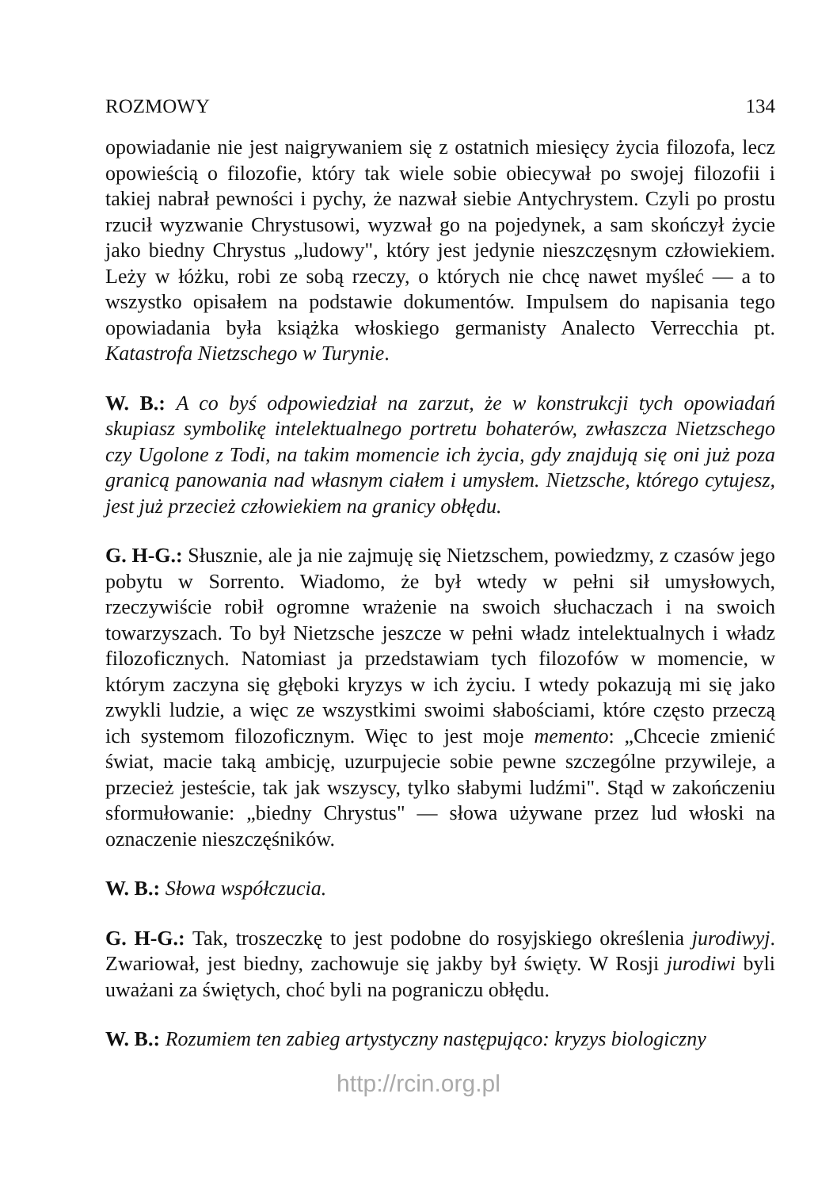ROZMOWY 134
opowiadanie nie jest naigrywaniem się z ostatnich miesięcy życia filozofa, lecz opowieścią o filozofie, który tak wiele sobie obiecywał po swojej filozofii i takiej nabrał pewności i pychy, że nazwał siebie Antychrystem. Czyli po prostu rzucił wyzwanie Chrystusowi, wyzwał go na pojedynek, a sam skończył życie jako biedny Chrystus „ludowy", który jest jedynie nieszczęsnym człowiekiem. Leży w łóżku, robi ze sobą rzeczy, o których nie chcę nawet myśleć — a to wszystko opisałem na podstawie dokumentów. Impulsem do napisania tego opowiadania była książka włoskiego germanisty Analecto Verrecchia pt. Katastrofa Nietzschego w Turynie.
W. B.: A co byś odpowiedział na zarzut, że w konstrukcji tych opowiadań skupiasz symbolikę intelektualnego portretu bohaterów, zwłaszcza Nietzschego czy Ugolone z Todi, na takim momencie ich życia, gdy znajdują się oni już poza granicą panowania nad własnym ciałem i umysłem. Nietzsche, którego cytujesz, jest już przecież człowiekiem na granicy obłędu.
G. H-G.: Słusznie, ale ja nie zajmuję się Nietzschem, powiedzmy, z czasów jego pobytu w Sorrento. Wiadomo, że był wtedy w pełni sił umysłowych, rzeczywiście robił ogromne wrażenie na swoich słuchaczach i na swoich towarzyszach. To był Nietzsche jeszcze w pełni władz intelektualnych i władz filozoficznych. Natomiast ja przedstawiam tych filozofów w momencie, w którym zaczyna się głęboki kryzys w ich życiu. I wtedy pokazują mi się jako zwykli ludzie, a więc ze wszystkimi swoimi słabościami, które często przeczą ich systemom filozoficznym. Więc to jest moje memento: „Chcecie zmienić świat, macie taką ambicję, uzurpujecie sobie pewne szczególne przywileje, a przecież jesteście, tak jak wszyscy, tylko słabymi ludźmi". Stąd w zakończeniu sformułowanie: „biedny Chrystus" — słowa używane przez lud włoski na oznaczenie nieszczęśników.
W. B.: Słowa współczucia.
G. H-G.: Tak, troszeczkę to jest podobne do rosyjskiego określenia jurodiwyj. Zwariował, jest biedny, zachowuje się jakby był święty. W Rosji jurodiwi byli uważani za świętych, choć byli na pograniczu obłędu.
W. B.: Rozumiem ten zabieg artystyczny następująco: kryzys biologiczny
http://rcin.org.pl